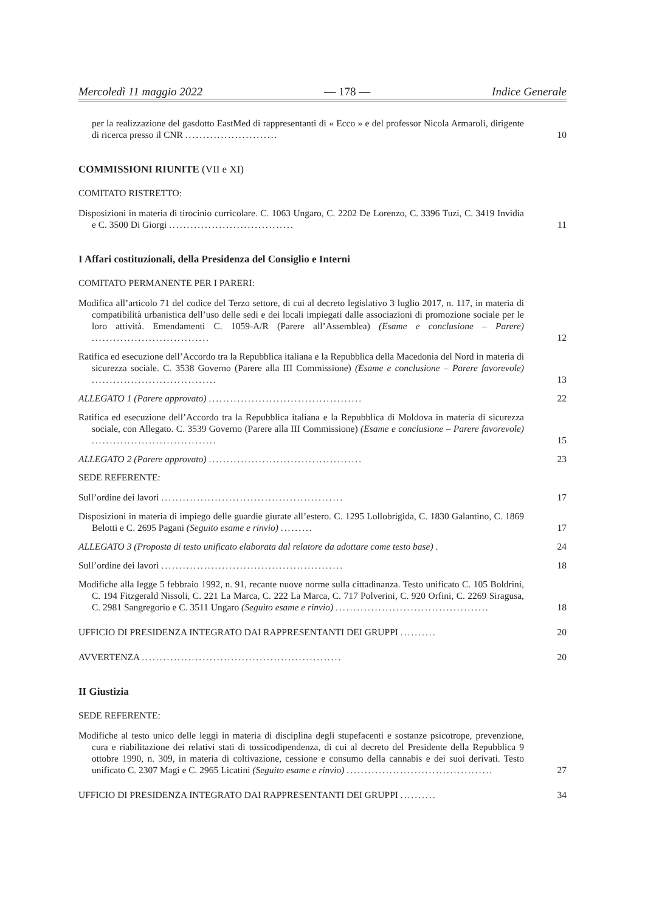Mercoledì 11 maggio 2022 — 178 — Indice Generale
per la realizzazione del gasdotto EastMed di rappresentanti di « Ecco » e del professor Nicola Armaroli, dirigente di ricerca presso il CNR ..........................
10
COMMISSIONI RIUNITE (VII e XI)
COMITATO RISTRETTO:
Disposizioni in materia di tirocinio curricolare. C. 1063 Ungaro, C. 2202 De Lorenzo, C. 3396 Tuzi, C. 3419 Invidia e C. 3500 Di Giorgi ...................................
11
I Affari costituzionali, della Presidenza del Consiglio e Interni
COMITATO PERMANENTE PER I PARERI:
Modifica all’articolo 71 del codice del Terzo settore, di cui al decreto legislativo 3 luglio 2017, n. 117, in materia di compatibilità urbanistica dell’uso delle sedi e dei locali impiegati dalle associazioni di promozione sociale per le loro attività. Emendamenti C. 1059-A/R (Parere all’Assemblea) (Esame e conclusione – Parere) .................................
12
Ratifica ed esecuzione dell’Accordo tra la Repubblica italiana e la Repubblica della Macedonia del Nord in materia di sicurezza sociale. C. 3538 Governo (Parere alla III Commissione) (Esame e conclusione – Parere favorevole) ...................................
13
ALLEGATO 1 (Parere approvato) ...........................................
22
Ratifica ed esecuzione dell’Accordo tra la Repubblica italiana e la Repubblica di Moldova in materia di sicurezza sociale, con Allegato. C. 3539 Governo (Parere alla III Commissione) (Esame e conclusione – Parere favorevole) ...................................
15
ALLEGATO 2 (Parere approvato) ...........................................
23
SEDE REFERENTE:
Sull’ordine dei lavori ...................................................
17
Disposizioni in materia di impiego delle guardie giurate all’estero. C. 1295 Lollobrigida, C. 1830 Galantino, C. 1869 Belotti e C. 2695 Pagani (Seguito esame e rinvio) .........
17
ALLEGATO 3 (Proposta di testo unificato elaborata dal relatore da adottare come testo base) .
24
Sull’ordine dei lavori ...................................................
18
Modifiche alla legge 5 febbraio 1992, n. 91, recante nuove norme sulla cittadinanza. Testo unificato C. 105 Boldrini, C. 194 Fitzgerald Nissoli, C. 221 La Marca, C. 222 La Marca, C. 717 Polverini, C. 920 Orfini, C. 2269 Siragusa, C. 2981 Sangregorio e C. 3511 Ungaro (Seguito esame e rinvio) ...........................................
18
UFFICIO DI PRESIDENZA INTEGRATO DAI RAPPRESENTANTI DEI GRUPPI ..........
20
AVVERTENZA ........................................................
20
II Giustizia
SEDE REFERENTE:
Modifiche al testo unico delle leggi in materia di disciplina degli stupefacenti e sostanze psicotrope, prevenzione, cura e riabilitazione dei relativi stati di tossicodipendenza, di cui al decreto del Presidente della Repubblica 9 ottobre 1990, n. 309, in materia di coltivazione, cessione e consumo della cannabis e dei suoi derivati. Testo unificato C. 2307 Magi e C. 2965 Licatini (Seguito esame e rinvio) .........................................
27
UFFICIO DI PRESIDENZA INTEGRATO DAI RAPPRESENTANTI DEI GRUPPI ..........
34